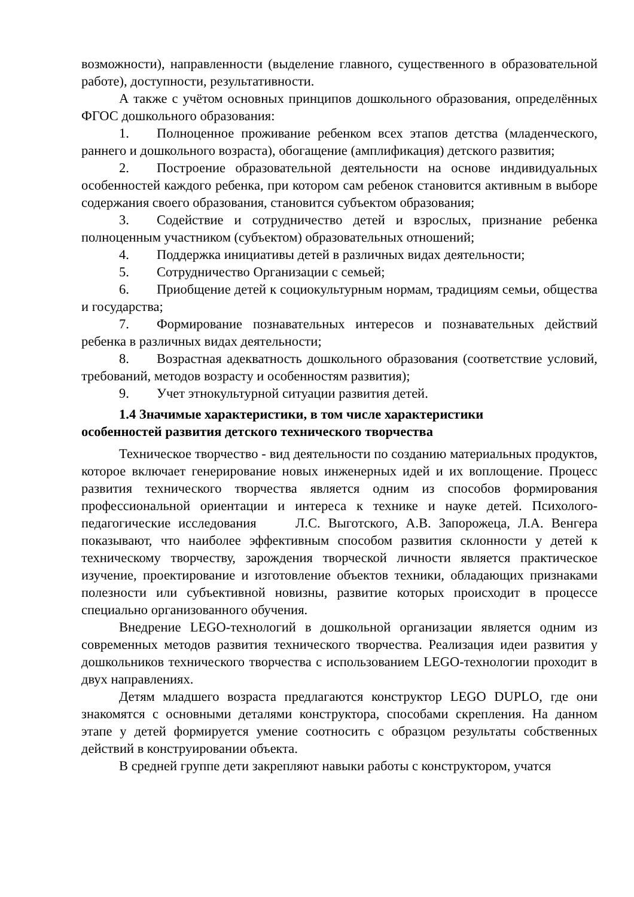возможности), направленности (выделение главного, существенного в образовательной работе), доступности, результативности.
А также с учётом основных принципов дошкольного образования, определённых ФГОС дошкольного образования:
1. Полноценное проживание ребенком всех этапов детства (младенческого, раннего и дошкольного возраста), обогащение (амплификация) детского развития;
2. Построение образовательной деятельности на основе индивидуальных особенностей каждого ребенка, при котором сам ребенок становится активным в выборе содержания своего образования, становится субъектом образования;
3. Содействие и сотрудничество детей и взрослых, признание ребенка полноценным участником (субъектом) образовательных отношений;
4. Поддержка инициативы детей в различных видах деятельности;
5. Сотрудничество Организации с семьей;
6. Приобщение детей к социокультурным нормам, традициям семьи, общества и государства;
7. Формирование познавательных интересов и познавательных действий ребенка в различных видах деятельности;
8. Возрастная адекватность дошкольного образования (соответствие условий, требований, методов возрасту и особенностям развития);
9. Учет этнокультурной ситуации развития детей.
1.4 Значимые характеристики, в том числе характеристики
особенностей развития детского технического творчества
Техническое творчество - вид деятельности по созданию материальных продуктов, которое включает генерирование новых инженерных идей и их воплощение. Процесс развития технического творчества является одним из способов формирования профессиональной ориентации и интереса к технике и науке детей. Психолого- педагогические исследования Л.С. Выготского, А.В. Запорожеца, Л.А. Венгера показывают, что наиболее эффективным способом развития склонности у детей к техническому творчеству, зарождения творческой личности является практическое изучение, проектирование и изготовление объектов техники, обладающих признаками полезности или субъективной новизны, развитие которых происходит в процессе специально организованного обучения.
Внедрение LEGO-технологий в дошкольной организации является одним из современных методов развития технического творчества. Реализация идеи развития у дошкольников технического творчества с использованием LEGO-технологии проходит в двух направлениях.
Детям младшего возраста предлагаются конструктор LEGO DUPLO, где они знакомятся с основными деталями конструктора, способами скрепления. На данном этапе у детей формируется умение соотносить с образцом результаты собственных действий в конструировании объекта.
В средней группе дети закрепляют навыки работы с конструктором, учатся